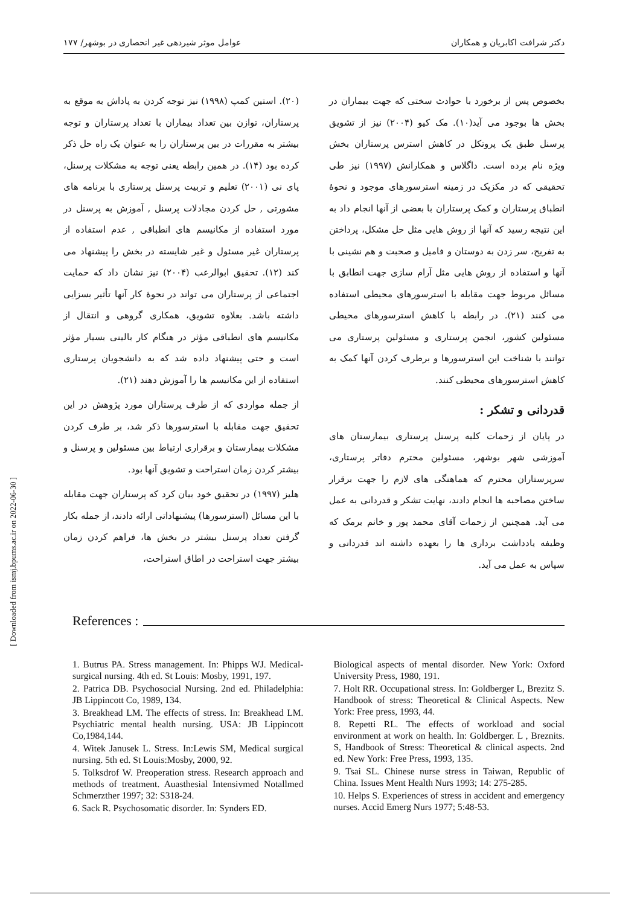دکتر شرافت اکابریان و همکاران عوامل موثر شیردهی غیر انحصاری در بوشهر/ ۱۷۷
[ Downloaded from ismj.bpums.ac.ir on 2022-06-30 ]
(۲۰). استین کمپ (۱۹۹۸) نیز توجه کردن به پاداش به موقع به پرستاران، توازن بین تعداد بیماران با تعداد پرستاران و توجه بیشتر به مقررات در بین پرستاران را به عنوان یک راه حل ذکر کرده بود (۱۴). در همین رابطه یعنی توجه به مشکلات پرسنل، پای نی (۲۰۰۱) تعلیم و تربیت پرسنل پرستاری با برنامه های مشورتی , حل کردن مجادلات پرسنل , آموزش به پرسنل در مورد استفاده از مکانیسم های انطباقی , عدم استفاده از پرستاران غیر مسئول و غیر شایسته در بخش را پیشنهاد می کند (۱۲). تحقیق ابوالرعب (۲۰۰۴) نیز نشان داد که حمایت اجتماعی از پرستاران می تواند در نحوهٔ کار آنها تأثیر بسزایی داشته باشد. بعلاوه تشویق، همکاری گروهی و انتقال از مکانیسم های انطباقی مؤثر در هنگام کار بالینی بسیار مؤثر است و حتی پیشنهاد داده شد که به دانشجویان پرستاری استفاده از این مکانیسم ها را آموزش دهند (۲۱).
از جمله مواردی که از طرف پرستاران مورد پژوهش در این تحقیق جهت مقابله با استرسورها ذکر شد، بر طرف کردن مشکلات بیمارستان و برقراری ارتباط بین مسئولین و پرسنل و بیشتر کردن زمان استراحت و تشویق آنها بود.
هلیز (۱۹۹۷) در تحقیق خود بیان کرد که پرستاران جهت مقابله با این مسائل (استرسورها) پیشنهاداتی ارائه دادند، از جمله بکار گرفتن تعداد پرسنل بیشتر در بخش ها، فراهم کردن زمان بیشتر جهت استراحت در اطاق استراحت،
بخصوص پس از برخورد با حوادث سختی که جهت بیماران در بخش ها بوجود می آید(۱۰). مک کیو (۲۰۰۴) نیز از تشویق پرسنل طبق یک پروتکل در کاهش استرس پرستاران بخش ویژه نام برده است. داگلاس و همکارانش (۱۹۹۷) نیز طی تحقیقی که در مکزیک در زمینه استرسورهای موجود و نحوهٔ انطباق پرستاران و کمک پرستاران با بعضی از آنها انجام داد به این نتیجه رسید که آنها از روش هایی مثل حل مشکل، پرداختن به تفریح، سر زدن به دوستان و فامیل و صحبت و هم نشینی با آنها و استفاده از روش هایی مثل آرام سازی جهت انطابق با مسائل مربوط جهت مقابله با استرسورهای محیطی استفاده می کنند (۲۱). در رابطه با کاهش استرسورهای محیطی مسئولین کشور، انجمن پرستاری و مسئولین پرستاری می توانند با شناخت این استرسورها و برطرف کردن آنها کمک به کاهش استرسورهای محیطی کنند.
قدردانی و تشکر :
در پایان از زحمات کلیه پرسنل پرستاری بیمارستان های آموزشی شهر بوشهر، مسئولین محترم دفاتر پرستاری، سرپرستاران محترم که هماهنگی های لازم را جهت برقرار ساختن مصاحبه ها انجام دادند، نهایت تشکر و قدردانی به عمل می آید. همچنین از زحمات آقای محمد پور و خانم برمک که وظیفه یادداشت برداری ها را بعهده داشته اند قدردانی و سپاس به عمل می آید.
References :
1. Butrus PA. Stress management. In: Phipps WJ. Medical-surgical nursing. 4th ed. St Louis: Mosby, 1991, 197.
2. Patrica DB. Psychosocial Nursing. 2nd ed. Philadelphia: JB Lippincott Co, 1989, 134.
3. Breakhead LM. The effects of stress. In: Breakhead LM. Psychiatric mental health nursing. USA: JB Lippincott Co,1984,144.
4. Witek Janusek L. Stress. In:Lewis SM, Medical surgical nursing. 5th ed. St Louis:Mosby, 2000, 92.
5. Tolksdrof W. Preoperation stress. Research approach and methods of treatment. Auasthesial Intensivmed Notallmed Schmerzther 1997; 32: S318-24.
6. Sack R. Psychosomatic disorder. In: Synders ED.
Biological aspects of mental disorder. New York: Oxford University Press, 1980, 191.
7. Holt RR. Occupational stress. In: Goldberger L, Brezitz S. Handbook of stress: Theoretical & Clinical Aspects. New York: Free press, 1993, 44.
8. Repetti RL. The effects of workload and social environment at work on health. In: Goldberger. L , Breznits. S, Handbook of Stress: Theoretical & clinical aspects. 2nd ed. New York: Free Press, 1993, 135.
9. Tsai SL. Chinese nurse stress in Taiwan, Republic of China. Issues Ment Health Nurs 1993; 14: 275-285.
10. Helps S. Experiences of stress in accident and emergency nurses. Accid Emerg Nurs 1977; 5:48-53.